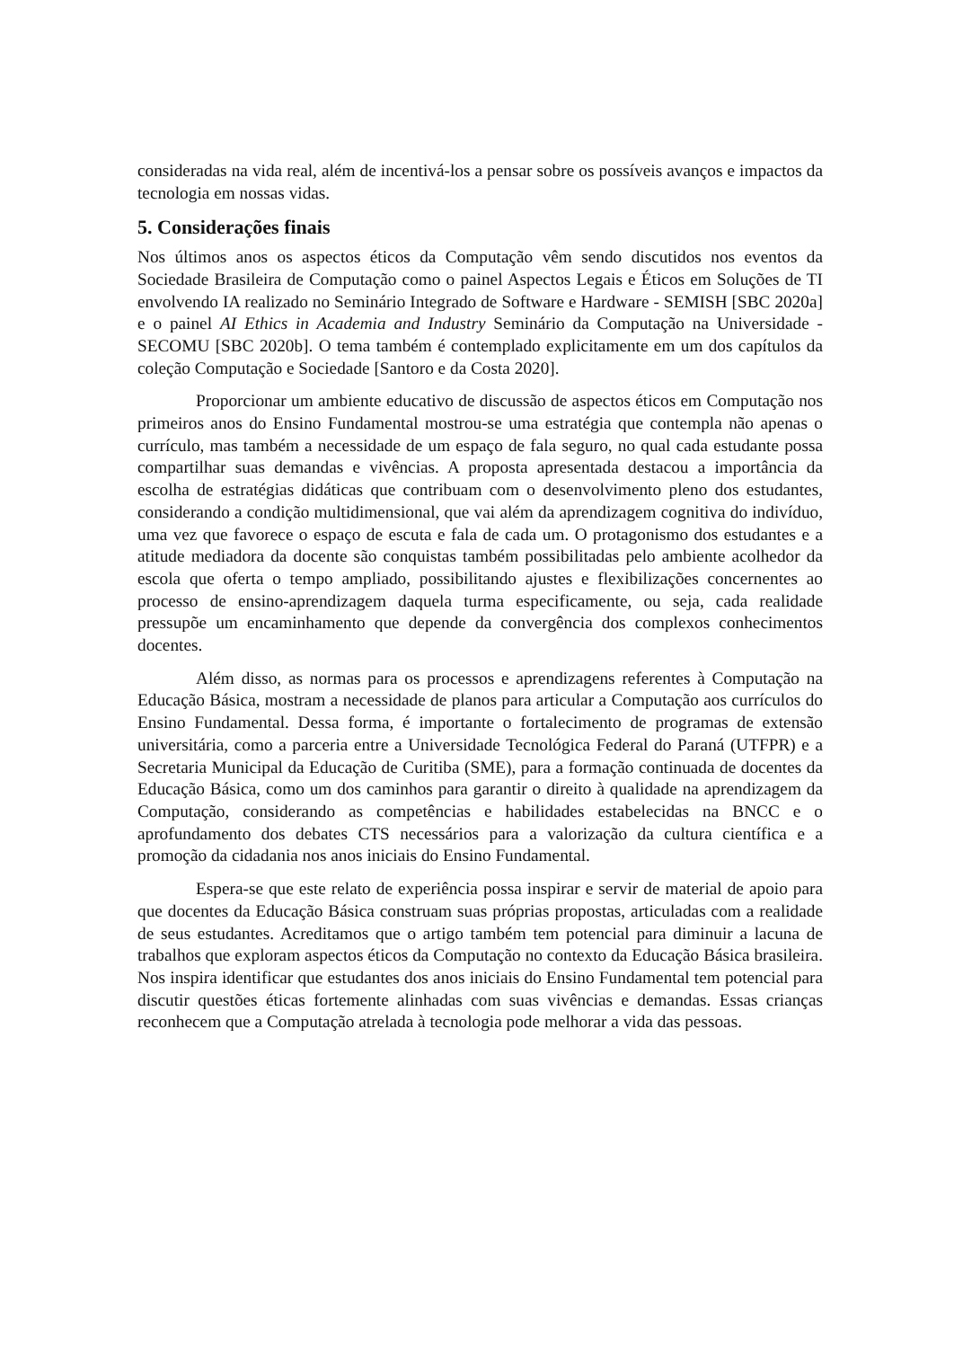consideradas na vida real, além de incentivá-los a pensar sobre os possíveis avanços e impactos da tecnologia em nossas vidas.
5. Considerações finais
Nos últimos anos os aspectos éticos da Computação vêm sendo discutidos nos eventos da Sociedade Brasileira de Computação como o painel Aspectos Legais e Éticos em Soluções de TI envolvendo IA realizado no Seminário Integrado de Software e Hardware - SEMISH [SBC 2020a] e o painel AI Ethics in Academia and Industry Seminário da Computação na Universidade - SECOMU [SBC 2020b]. O tema também é contemplado explicitamente em um dos capítulos da coleção Computação e Sociedade [Santoro e da Costa 2020].
Proporcionar um ambiente educativo de discussão de aspectos éticos em Computação nos primeiros anos do Ensino Fundamental mostrou-se uma estratégia que contempla não apenas o currículo, mas também a necessidade de um espaço de fala seguro, no qual cada estudante possa compartilhar suas demandas e vivências. A proposta apresentada destacou a importância da escolha de estratégias didáticas que contribuam com o desenvolvimento pleno dos estudantes, considerando a condição multidimensional, que vai além da aprendizagem cognitiva do indivíduo, uma vez que favorece o espaço de escuta e fala de cada um. O protagonismo dos estudantes e a atitude mediadora da docente são conquistas também possibilitadas pelo ambiente acolhedor da escola que oferta o tempo ampliado, possibilitando ajustes e flexibilizações concernentes ao processo de ensino-aprendizagem daquela turma especificamente, ou seja, cada realidade pressupõe um encaminhamento que depende da convergência dos complexos conhecimentos docentes.
Além disso, as normas para os processos e aprendizagens referentes à Computação na Educação Básica, mostram a necessidade de planos para articular a Computação aos currículos do Ensino Fundamental. Dessa forma, é importante o fortalecimento de programas de extensão universitária, como a parceria entre a Universidade Tecnológica Federal do Paraná (UTFPR) e a Secretaria Municipal da Educação de Curitiba (SME), para a formação continuada de docentes da Educação Básica, como um dos caminhos para garantir o direito à qualidade na aprendizagem da Computação, considerando as competências e habilidades estabelecidas na BNCC e o aprofundamento dos debates CTS necessários para a valorização da cultura científica e a promoção da cidadania nos anos iniciais do Ensino Fundamental.
Espera-se que este relato de experiência possa inspirar e servir de material de apoio para que docentes da Educação Básica construam suas próprias propostas, articuladas com a realidade de seus estudantes. Acreditamos que o artigo também tem potencial para diminuir a lacuna de trabalhos que exploram aspectos éticos da Computação no contexto da Educação Básica brasileira. Nos inspira identificar que estudantes dos anos iniciais do Ensino Fundamental tem potencial para discutir questões éticas fortemente alinhadas com suas vivências e demandas. Essas crianças reconhecem que a Computação atrelada à tecnologia pode melhorar a vida das pessoas.